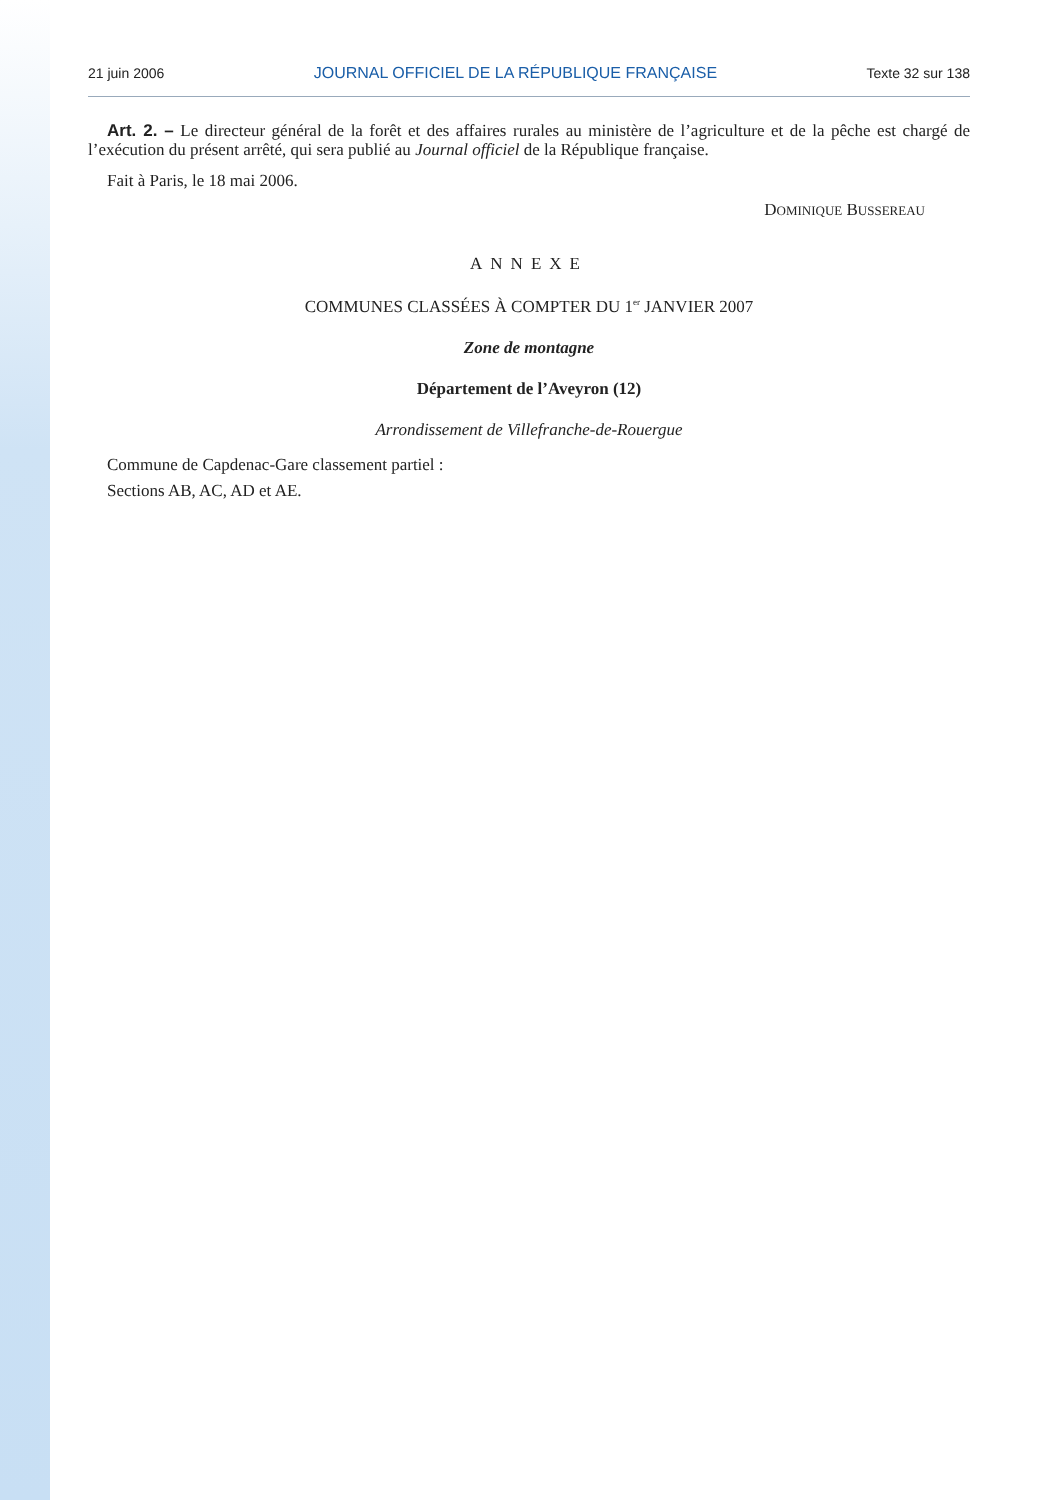21 juin 2006 JOURNAL OFFICIEL DE LA RÉPUBLIQUE FRANÇAISE Texte 32 sur 138
Art. 2. – Le directeur général de la forêt et des affaires rurales au ministère de l’agriculture et de la pêche est chargé de l’exécution du présent arrêté, qui sera publié au Journal officiel de la République française.
Fait à Paris, le 18 mai 2006.
DOMINIQUE BUSSEREAU
ANNEXE
COMMUNES CLASSÉES À COMPTER DU 1<sup>er</sup> JANVIER 2007
Zone de montagne
Département de l’Aveyron (12)
Arrondissement de Villefranche-de-Rouergue
Commune de Capdenac-Gare classement partiel :
Sections AB, AC, AD et AE.